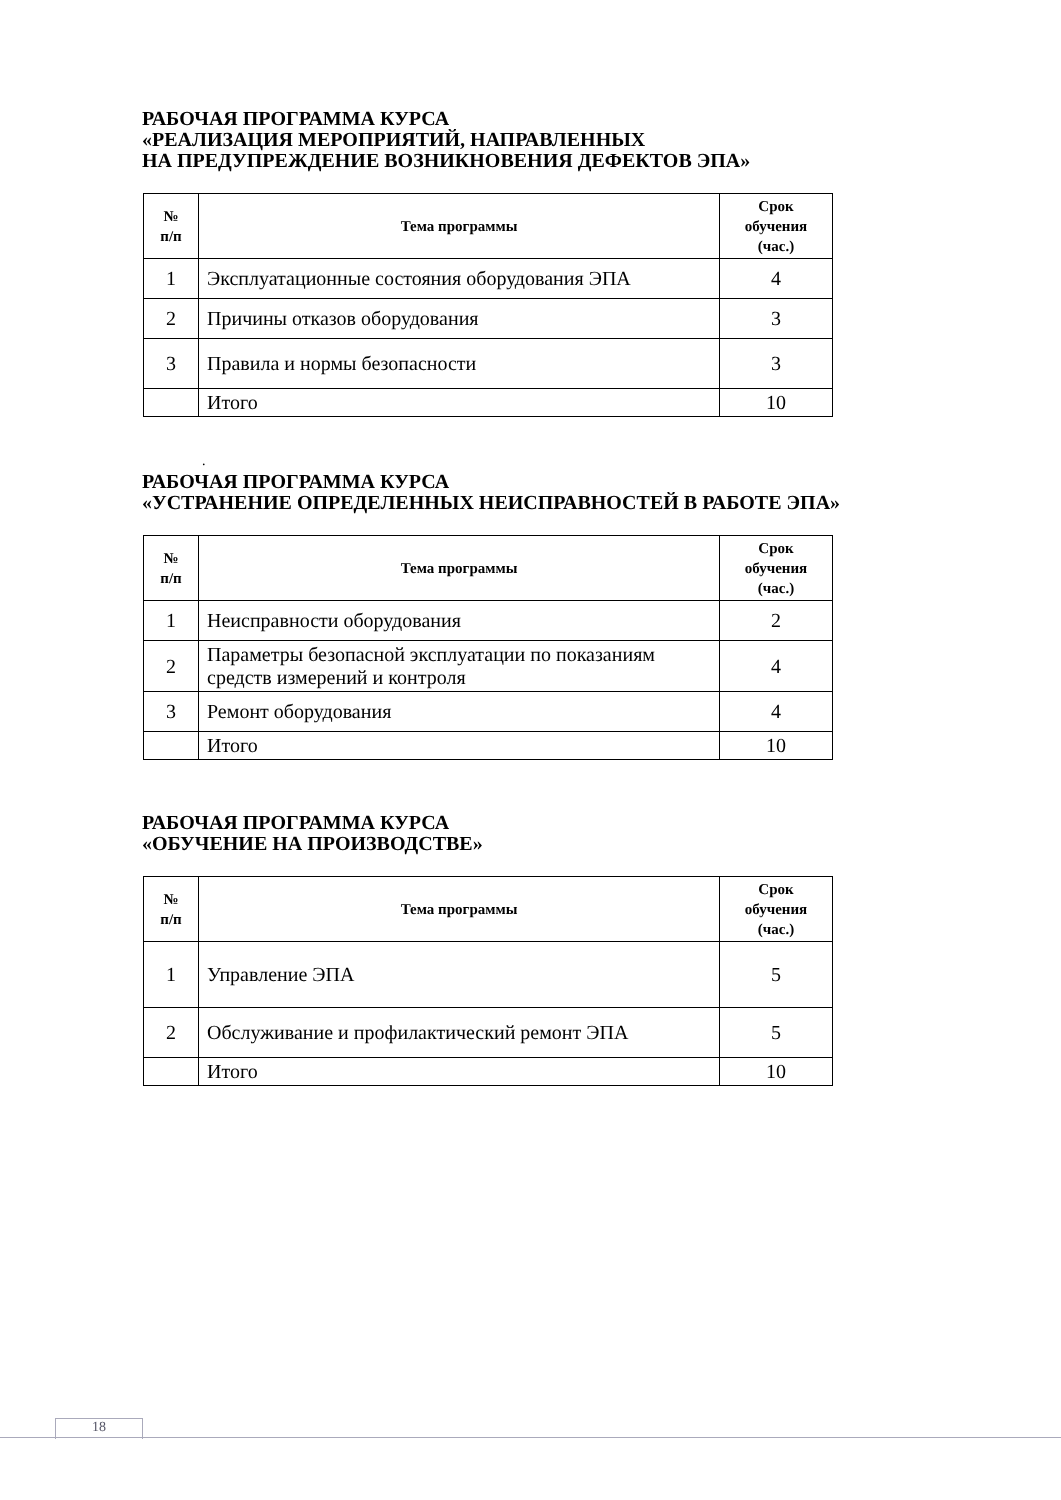РАБОЧАЯ ПРОГРАММА КУРСА
«РЕАЛИЗАЦИЯ МЕРОПРИЯТИЙ, НАПРАВЛЕННЫХ
НА ПРЕДУПРЕЖДЕНИЕ ВОЗНИКНОВЕНИЯ ДЕФЕКТОВ ЭПА»
| № п/п | Тема программы | Срок обучения (час.) |
| --- | --- | --- |
| 1 | Эксплуатационные состояния оборудования ЭПА | 4 |
| 2 | Причины отказов оборудования | 3 |
| 3 | Правила и нормы безопасности | 3 |
| | Итого | 10 |
.
РАБОЧАЯ ПРОГРАММА КУРСА
«УСТРАНЕНИЕ ОПРЕДЕЛЕННЫХ НЕИСПРАВНОСТЕЙ В РАБОТЕ ЭПА»
| № п/п | Тема программы | Срок обучения (час.) |
| --- | --- | --- |
| 1 | Неисправности оборудования | 2 |
| 2 | Параметры безопасной эксплуатации по показаниям средств измерений и контроля | 4 |
| 3 | Ремонт оборудования | 4 |
| | Итого | 10 |
РАБОЧАЯ ПРОГРАММА КУРСА
«ОБУЧЕНИЕ НА ПРОИЗВОДСТВЕ»
| № п/п | Тема программы | Срок обучения (час.) |
| --- | --- | --- |
| 1 | Управление ЭПА | 5 |
| 2 | Обслуживание и профилактический ремонт ЭПА | 5 |
| | Итого | 10 |
18